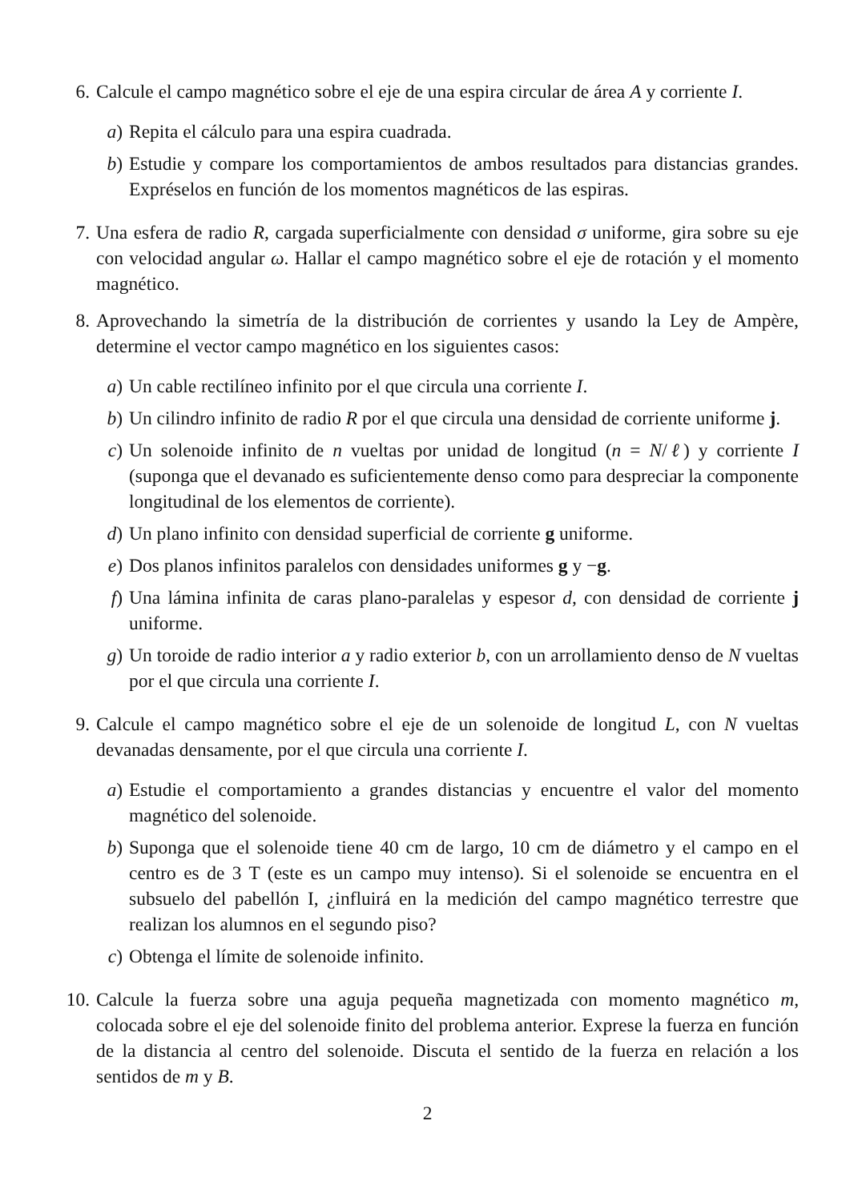6. Calcule el campo magnético sobre el eje de una espira circular de área A y corriente I.
a) Repita el cálculo para una espira cuadrada.
b) Estudie y compare los comportamientos de ambos resultados para distancias grandes. Expréselos en función de los momentos magnéticos de las espiras.
7. Una esfera de radio R, cargada superficialmente con densidad σ uniforme, gira sobre su eje con velocidad angular ω. Hallar el campo magnético sobre el eje de rotación y el momento magnético.
8. Aprovechando la simetría de la distribución de corrientes y usando la Ley de Ampère, determine el vector campo magnético en los siguientes casos:
a) Un cable rectilíneo infinito por el que circula una corriente I.
b) Un cilindro infinito de radio R por el que circula una densidad de corriente uniforme j.
c) Un solenoide infinito de n vueltas por unidad de longitud (n = N/ℓ) y corriente I (suponga que el devanado es suficientemente denso como para despreciar la componente longitudinal de los elementos de corriente).
d) Un plano infinito con densidad superficial de corriente g uniforme.
e) Dos planos infinitos paralelos con densidades uniformes g y −g.
f) Una lámina infinita de caras plano-paralelas y espesor d, con densidad de corriente j uniforme.
g) Un toroide de radio interior a y radio exterior b, con un arrollamiento denso de N vueltas por el que circula una corriente I.
9. Calcule el campo magnético sobre el eje de un solenoide de longitud L, con N vueltas devanadas densamente, por el que circula una corriente I.
a) Estudie el comportamiento a grandes distancias y encuentre el valor del momento magnético del solenoide.
b) Suponga que el solenoide tiene 40 cm de largo, 10 cm de diámetro y el campo en el centro es de 3 T (este es un campo muy intenso). Si el solenoide se encuentra en el subsuelo del pabellón I, ¿influirá en la medición del campo magnético terrestre que realizan los alumnos en el segundo piso?
c) Obtenga el límite de solenoide infinito.
10.
Calcule la fuerza sobre una aguja pequeña magnetizada con momento magnético m, colocada sobre el eje del solenoide finito del problema anterior. Exprese la fuerza en función de la distancia al centro del solenoide. Discuta el sentido de la fuerza en relación a los sentidos de m y B.
2